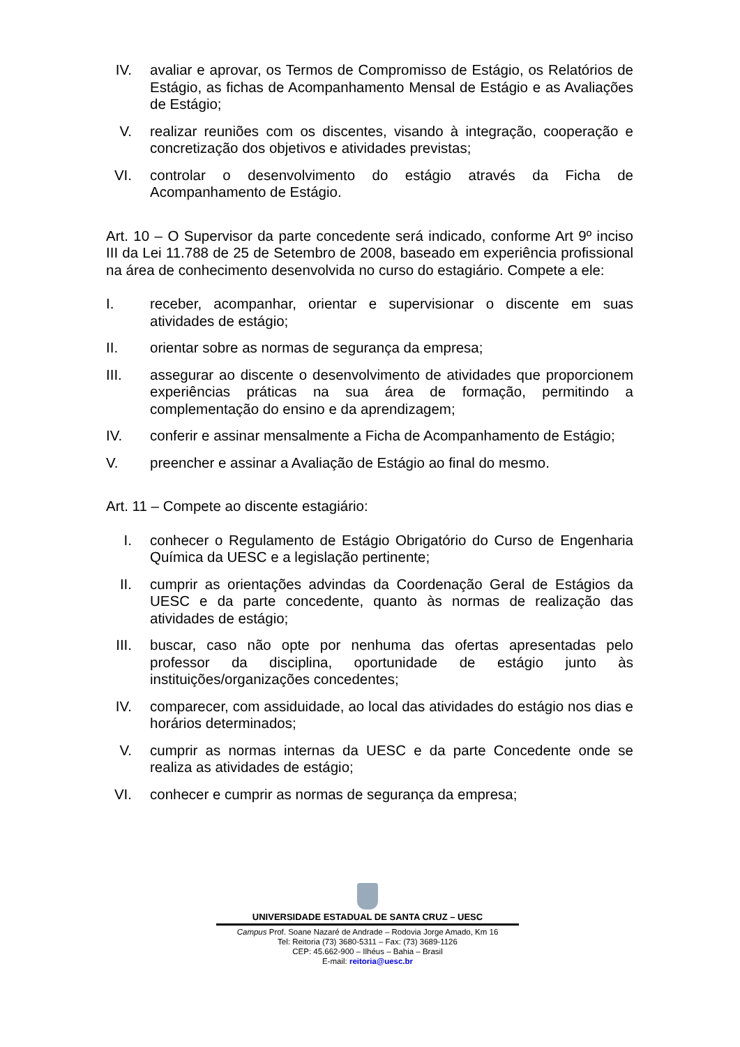IV. avaliar e aprovar, os Termos de Compromisso de Estágio, os Relatórios de Estágio, as fichas de Acompanhamento Mensal de Estágio e as Avaliações de Estágio;
V. realizar reuniões com os discentes, visando à integração, cooperação e concretização dos objetivos e atividades previstas;
VI. controlar o desenvolvimento do estágio através da Ficha de Acompanhamento de Estágio.
Art. 10 – O Supervisor da parte concedente será indicado, conforme Art 9º inciso III da Lei 11.788 de 25 de Setembro de 2008, baseado em experiência profissional na área de conhecimento desenvolvida no curso do estagiário. Compete a ele:
I. receber, acompanhar, orientar e supervisionar o discente em suas atividades de estágio;
II. orientar sobre as normas de segurança da empresa;
III. assegurar ao discente o desenvolvimento de atividades que proporcionem experiências práticas na sua área de formação, permitindo a complementação do ensino e da aprendizagem;
IV. conferir e assinar mensalmente a Ficha de Acompanhamento de Estágio;
V. preencher e assinar a Avaliação de Estágio ao final do mesmo.
Art. 11 – Compete ao discente estagiário:
I. conhecer o Regulamento de Estágio Obrigatório do Curso de Engenharia Química da UESC e a legislação pertinente;
II. cumprir as orientações advindas da Coordenação Geral de Estágios da UESC e da parte concedente, quanto às normas de realização das atividades de estágio;
III.
buscar, caso não opte por nenhuma das ofertas apresentadas pelo professor da disciplina, oportunidade de estágio junto às instituições/organizações concedentes;
IV. comparecer, com assiduidade, ao local das atividades do estágio nos dias e horários determinados;
V. cumprir as normas internas da UESC e da parte Concedente onde se realiza as atividades de estágio;
VI. conhecer e cumprir as normas de segurança da empresa;
UNIVERSIDADE ESTADUAL DE SANTA CRUZ – UESC
Campus Prof. Soane Nazaré de Andrade – Rodovia Jorge Amado, Km 16
Tel: Reitoria (73) 3680-5311 – Fax: (73) 3689-1126
CEP: 45.662-900 – Ilhéus – Bahia – Brasil
E-mail: reitoria@uesc.br